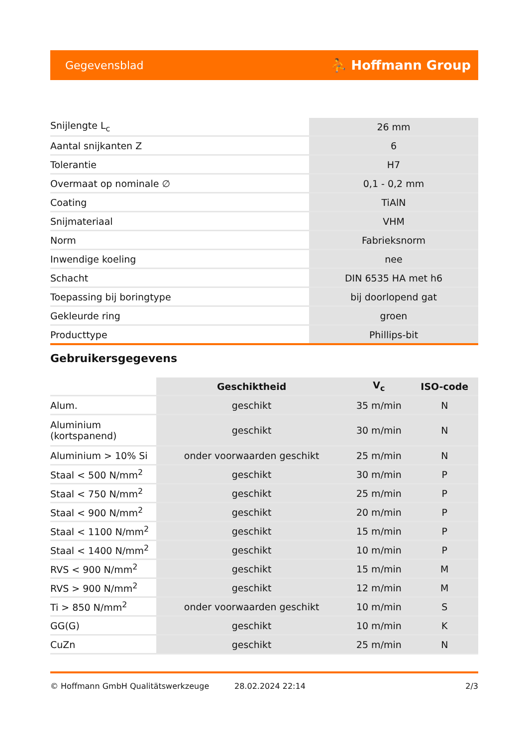Gegevensblad ⛹ Hoffmann Group
| Snijlengte L<sub>c</sub> | 26 mm |
| Aantal snijkanten Z | 6 |
| Tolerantie | H7 |
| Overmaat op nominale ∅ | 0,1 - 0,2 mm |
| Coating | TiAlN |
| Snijmateriaal | VHM |
| Norm | Fabrieksnorm |
| Inwendige koeling | nee |
| Schacht | DIN 6535 HA met h6 |
| Toepassing bij boringtype | bij doorlopend gat |
| Gekleurde ring | groen |
| Producttype | Phillips-bit |
Gebruikersgegevens
| | Geschiktheid | V<sub>c</sub> | ISO-code |
| --- | --- | --- | --- |
| Alum. | geschikt | 35 m/min | N |
| Aluminium (kortspanend) | geschikt | 30 m/min | N |
| Aluminium > 10% Si | onder voorwaarden geschikt | 25 m/min | N |
| Staal < 500 N/mm<sup>2</sup> | geschikt | 30 m/min | P |
| Staal < 750 N/mm<sup>2</sup> | geschikt | 25 m/min | P |
| Staal < 900 N/mm<sup>2</sup> | geschikt | 20 m/min | P |
| Staal < 1100 N/mm<sup>2</sup> | geschikt | 15 m/min | P |
| Staal < 1400 N/mm<sup>2</sup> | geschikt | 10 m/min | P |
| RVS < 900 N/mm<sup>2</sup> | geschikt | 15 m/min | M |
| RVS > 900 N/mm<sup>2</sup> | geschikt | 12 m/min | M |
| Ti > 850 N/mm<sup>2</sup> | onder voorwaarden geschikt | 10 m/min | S |
| GG(G) | geschikt | 10 m/min | K |
| CuZn | geschikt | 25 m/min | N |
© Hoffmann GmbH Qualitätswerkzeuge 28.02.2024 22:14 2/3